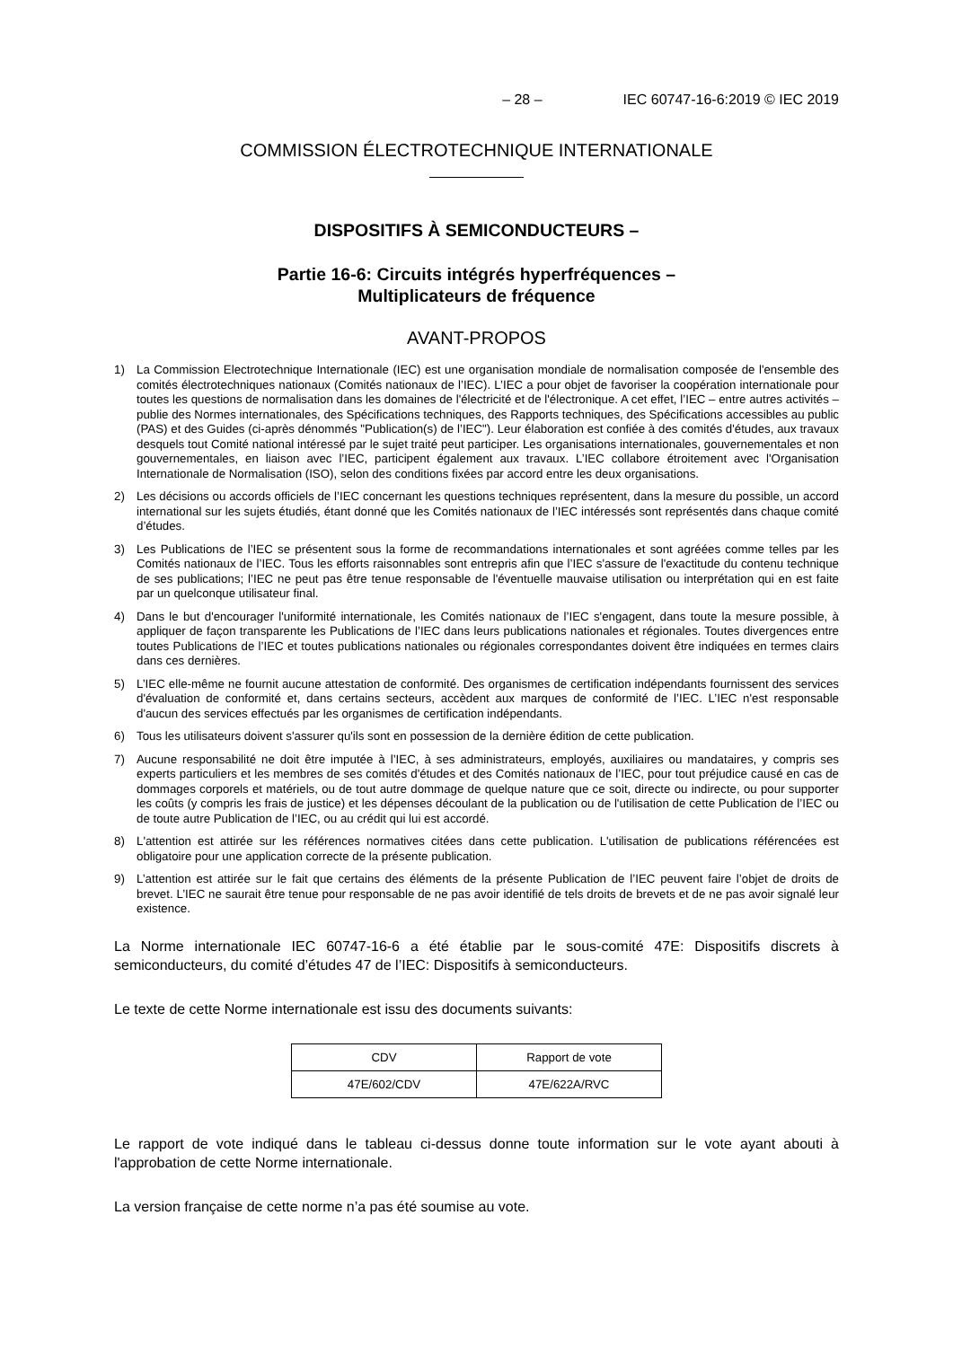– 28 – IEC 60747-16-6:2019 © IEC 2019
COMMISSION ÉLECTROTECHNIQUE INTERNATIONALE
DISPOSITIFS À SEMICONDUCTEURS –
Partie 16-6: Circuits intégrés hyperfréquences –
Multiplicateurs de fréquence
AVANT-PROPOS
1) La Commission Electrotechnique Internationale (IEC) est une organisation mondiale de normalisation composée de l'ensemble des comités électrotechniques nationaux (Comités nationaux de l’IEC). L’IEC a pour objet de favoriser la coopération internationale pour toutes les questions de normalisation dans les domaines de l'électricité et de l'électronique. A cet effet, l’IEC – entre autres activités – publie des Normes internationales, des Spécifications techniques, des Rapports techniques, des Spécifications accessibles au public (PAS) et des Guides (ci-après dénommés "Publication(s) de l’IEC"). Leur élaboration est confiée à des comités d'études, aux travaux desquels tout Comité national intéressé par le sujet traité peut participer. Les organisations internationales, gouvernementales et non gouvernementales, en liaison avec l’IEC, participent également aux travaux. L’IEC collabore étroitement avec l'Organisation Internationale de Normalisation (ISO), selon des conditions fixées par accord entre les deux organisations.
2) Les décisions ou accords officiels de l’IEC concernant les questions techniques représentent, dans la mesure du possible, un accord international sur les sujets étudiés, étant donné que les Comités nationaux de l’IEC intéressés sont représentés dans chaque comité d’études.
3) Les Publications de l’IEC se présentent sous la forme de recommandations internationales et sont agréées comme telles par les Comités nationaux de l’IEC. Tous les efforts raisonnables sont entrepris afin que l’IEC s'assure de l'exactitude du contenu technique de ses publications; l’IEC ne peut pas être tenue responsable de l'éventuelle mauvaise utilisation ou interprétation qui en est faite par un quelconque utilisateur final.
4) Dans le but d'encourager l'uniformité internationale, les Comités nationaux de l’IEC s'engagent, dans toute la mesure possible, à appliquer de façon transparente les Publications de l’IEC dans leurs publications nationales et régionales. Toutes divergences entre toutes Publications de l’IEC et toutes publications nationales ou régionales correspondantes doivent être indiquées en termes clairs dans ces dernières.
5) L’IEC elle-même ne fournit aucune attestation de conformité. Des organismes de certification indépendants fournissent des services d'évaluation de conformité et, dans certains secteurs, accèdent aux marques de conformité de l’IEC. L’IEC n'est responsable d'aucun des services effectués par les organismes de certification indépendants.
6) Tous les utilisateurs doivent s'assurer qu'ils sont en possession de la dernière édition de cette publication.
7) Aucune responsabilité ne doit être imputée à l’IEC, à ses administrateurs, employés, auxiliaires ou mandataires, y compris ses experts particuliers et les membres de ses comités d'études et des Comités nationaux de l’IEC, pour tout préjudice causé en cas de dommages corporels et matériels, ou de tout autre dommage de quelque nature que ce soit, directe ou indirecte, ou pour supporter les coûts (y compris les frais de justice) et les dépenses découlant de la publication ou de l'utilisation de cette Publication de l’IEC ou de toute autre Publication de l’IEC, ou au crédit qui lui est accordé.
8) L'attention est attirée sur les références normatives citées dans cette publication. L'utilisation de publications référencées est obligatoire pour une application correcte de la présente publication.
9) L’attention est attirée sur le fait que certains des éléments de la présente Publication de l’IEC peuvent faire l’objet de droits de brevet. L’IEC ne saurait être tenue pour responsable de ne pas avoir identifié de tels droits de brevets et de ne pas avoir signalé leur existence.
La Norme internationale IEC 60747-16-6 a été établie par le sous-comité 47E: Dispositifs discrets à semiconducteurs, du comité d’études 47 de l’IEC: Dispositifs à semiconducteurs.
Le texte de cette Norme internationale est issu des documents suivants:
| CDV | Rapport de vote |
| 47E/602/CDV | 47E/622A/RVC |
Le rapport de vote indiqué dans le tableau ci-dessus donne toute information sur le vote ayant abouti à l'approbation de cette Norme internationale.
La version française de cette norme n’a pas été soumise au vote.